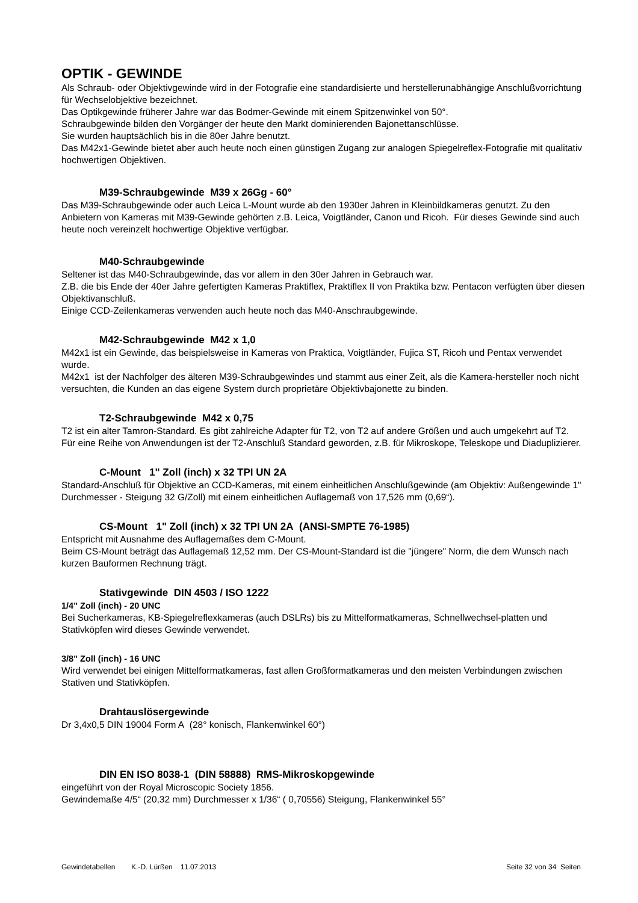OPTIK - GEWINDE
Als Schraub- oder Objektivgewinde wird in der Fotografie eine standardisierte und herstellerunabhängige Anschlußvorrichtung für Wechselobjektive bezeichnet.
Das Optikgewinde früherer Jahre war das Bodmer-Gewinde mit einem Spitzenwinkel von 50°.
Schraubgewinde bilden den Vorgänger der heute den Markt dominierenden Bajonettanschlüsse.
Sie wurden hauptsächlich bis in die 80er Jahre benutzt.
Das M42x1-Gewinde bietet aber auch heute noch einen günstigen Zugang zur analogen Spiegelreflex-Fotografie mit qualitativ hochwertigen Objektiven.
M39-Schraubgewinde M39 x 26Gg - 60°
Das M39-Schraubgewinde oder auch Leica L-Mount wurde ab den 1930er Jahren in Kleinbildkameras genutzt. Zu den Anbietern von Kameras mit M39-Gewinde gehörten z.B. Leica, Voigtländer, Canon und Ricoh. Für dieses Gewinde sind auch heute noch vereinzelt hochwertige Objektive verfügbar.
M40-Schraubgewinde
Seltener ist das M40-Schraubgewinde, das vor allem in den 30er Jahren in Gebrauch war.
Z.B. die bis Ende der 40er Jahre gefertigten Kameras Praktiflex, Praktiflex II von Praktika bzw. Pentacon verfügten über diesen Objektivanschluß.
Einige CCD-Zeilenkameras verwenden auch heute noch das M40-Anschraubgewinde.
M42-Schraubgewinde M42 x 1,0
M42x1 ist ein Gewinde, das beispielsweise in Kameras von Praktica, Voigtländer, Fujica ST, Ricoh und Pentax verwendet wurde.
M42x1 ist der Nachfolger des älteren M39-Schraubgewindes und stammt aus einer Zeit, als die Kamera-hersteller noch nicht versuchten, die Kunden an das eigene System durch proprietäre Objektivbajonette zu binden.
T2-Schraubgewinde M42 x 0,75
T2 ist ein alter Tamron-Standard. Es gibt zahlreiche Adapter für T2, von T2 auf andere Größen und auch umgekehrt auf T2.
Für eine Reihe von Anwendungen ist der T2-Anschluß Standard geworden, z.B. für Mikroskope, Teleskope und Diaduplizierer.
C-Mount 1" Zoll (inch) x 32 TPI UN 2A
Standard-Anschluß für Objektive an CCD-Kameras, mit einem einheitlichen Anschlußgewinde (am Objektiv: Außengewinde 1" Durchmesser - Steigung 32 G/Zoll) mit einem einheitlichen Auflagemaß von 17,526 mm (0,69“).
CS-Mount 1" Zoll (inch) x 32 TPI UN 2A (ANSI-SMPTE 76-1985)
Entspricht mit Ausnahme des Auflagemaßes dem C-Mount.
Beim CS-Mount beträgt das Auflagemaß 12,52 mm. Der CS-Mount-Standard ist die "jüngere" Norm, die dem Wunsch nach kurzen Bauformen Rechnung trägt.
Stativgewinde DIN 4503 / ISO 1222
1/4" Zoll (inch) - 20 UNC
Bei Sucherkameras, KB-Spiegelreflexkameras (auch DSLRs) bis zu Mittelformatkameras, Schnellwechsel-platten und Stativköpfen wird dieses Gewinde verwendet.
3/8" Zoll (inch) - 16 UNC
Wird verwendet bei einigen Mittelformatkameras, fast allen Großformatkameras und den meisten Verbindungen zwischen Stativen und Stativköpfen.
Drahtauslösergewinde
Dr 3,4x0,5 DIN 19004 Form A (28° konisch, Flankenwinkel 60°)
DIN EN ISO 8038-1 (DIN 58888) RMS-Mikroskopgewinde
eingeführt von der Royal Microscopic Society 1856.
Gewindemaße 4/5“ (20,32 mm) Durchmesser x 1/36“ ( 0,70556) Steigung, Flankenwinkel 55°
Gewindetabellen K.-D. Lürßen 11.07.2013 Seite 32 von 34 Seiten